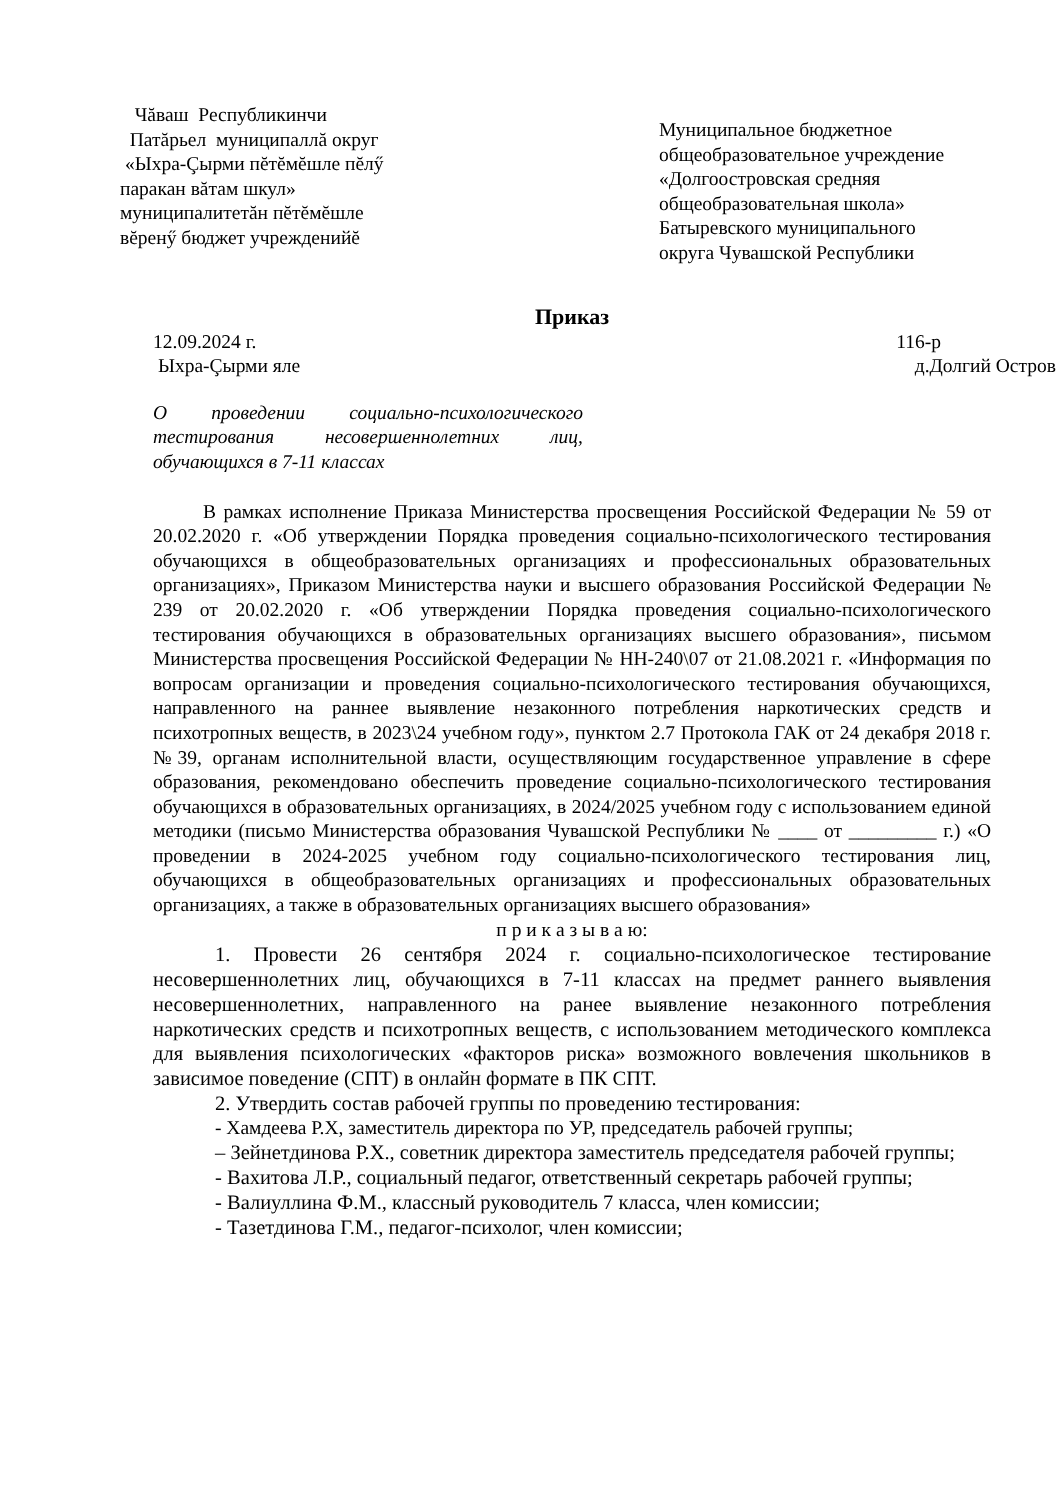Чăваш Республикинчи
Патăрьел муниципаллă округ
«Ыхра-Çырми пĕтĕмĕшле пĕлӳ
паракан вăтам шкул»
муниципалитетăн пĕтĕмĕшле
вĕренӳ бюджет учрежденийĕ
Муниципальное бюджетное
общеобразовательное учреждение
«Долгоостровская средняя
общеобразовательная школа»
Батыревского муниципального
округа Чувашской Республики
Приказ
12.09.2024 г. 116-р
Ыхра-Çырми яле д.Долгий Остров
О проведении социально-психологического тестирования несовершеннолетних лиц, обучающихся в 7-11 классах
В рамках исполнение Приказа Министерства просвещения Российской Федерации № 59 от 20.02.2020 г. «Об утверждении Порядка проведения социально-психологического тестирования обучающихся в общеобразовательных организациях и профессиональных образовательных организациях», Приказом Министерства науки и высшего образования Российской Федерации № 239 от 20.02.2020 г. «Об утверждении Порядка проведения социально-психологического тестирования обучающихся в образовательных организациях высшего образования», письмом Министерства просвещения Российской Федерации № НН-240\07 от 21.08.2021 г. «Информация по вопросам организации и проведения социально-психологического тестирования обучающихся, направленного на раннее выявление незаконного потребления наркотических средств и психотропных веществ, в 2023\24 учебном году», пунктом 2.7 Протокола ГАК от 24 декабря 2018 г. №39, органам исполнительной власти, осуществляющим государственное управление в сфере образования, рекомендовано обеспечить проведение социально-психологического тестирования обучающихся в образовательных организациях, в 2024/2025 учебном году с использованием единой методики (письмо Министерства образования Чувашской Республики № ____ от _________ г.) «О проведении в 2024-2025 учебном году социально-психологического тестирования лиц, обучающихся в общеобразовательных организациях и профессиональных образовательных организациях, а также в образовательных организациях высшего образования»
п р и к а з ы в а ю:
1. Провести 26 сентября 2024 г. социально-психологическое тестирование несовершеннолетних лиц, обучающихся в 7-11 классах на предмет раннего выявления несовершеннолетних, направленного на ранее выявление незаконного потребления наркотических средств и психотропных веществ, с использованием методического комплекса для выявления психологических «факторов риска» возможного вовлечения школьников в зависимое поведение (СПТ) в онлайн формате в ПК СПТ.
2. Утвердить состав рабочей группы по проведению тестирования:
- Хамдеева Р.Х, заместитель директора по УР, председатель рабочей группы;
– Зейнетдинова Р.Х., советник директора заместитель председателя рабочей группы;
- Вахитова Л.Р., социальный педагог, ответственный секретарь рабочей группы;
- Валиуллина Ф.М., классный руководитель 7 класса, член комиссии;
- Тазетдинова Г.М., педагог-психолог, член комиссии;